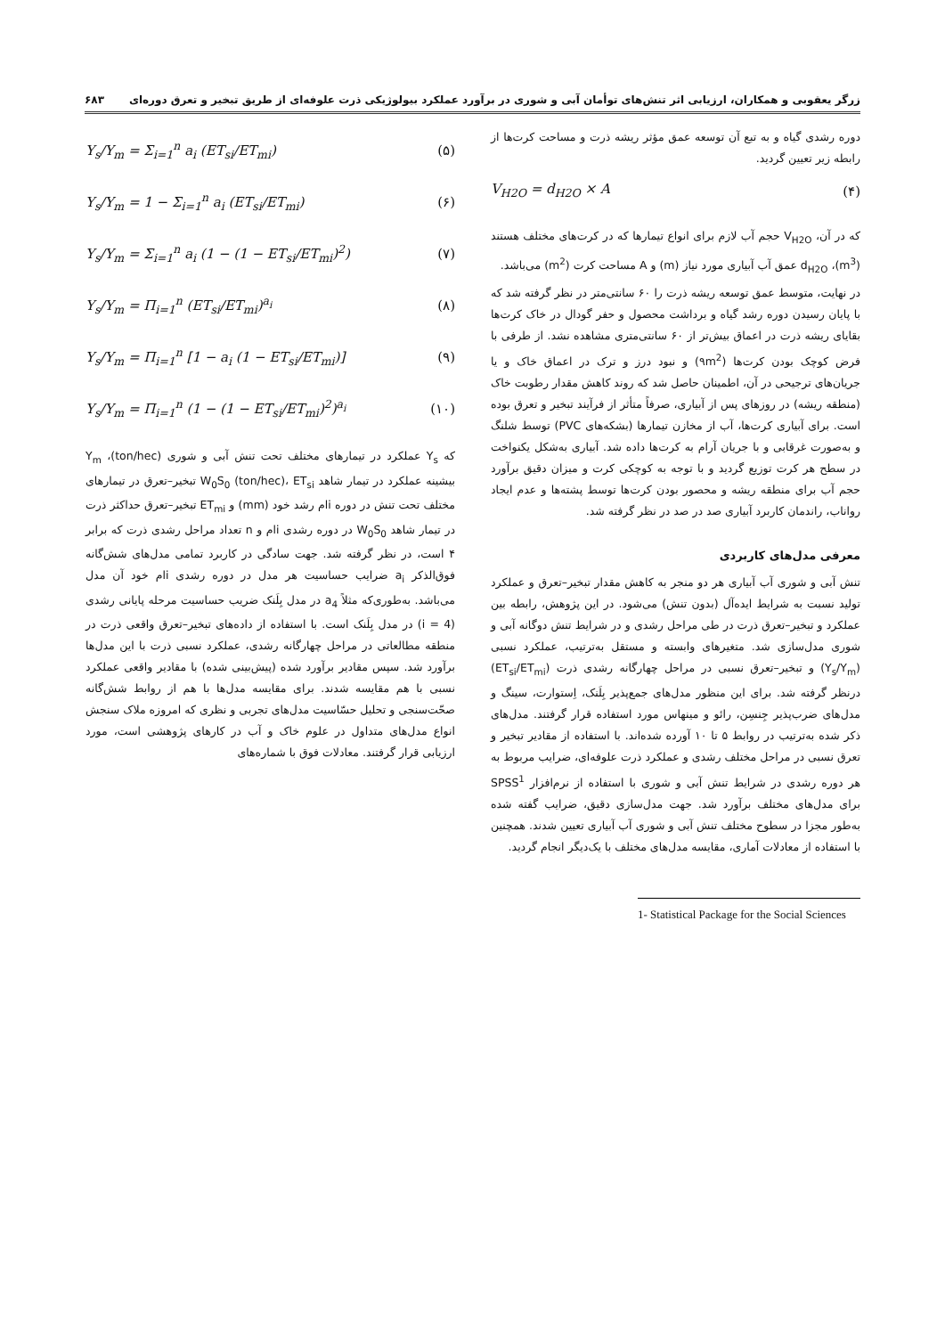زرگر یعقوبی و همکاران، ارزیابی اثر تنش‌های توأمان آبی و شوری در برآورد عملکرد بیولوژیکی ذرت علوفه‌ای از طریق تبخیر و تعرق دوره‌ای ۶۸۳
دوره رشدی گیاه و به تبع آن توسعه عمق مؤثر ریشه ذرت و مساحت کرت‌ها از رابطه زیر تعیین گردید.
V<sub>H2O</sub> = d<sub>H2O</sub> × A (۴)
که در آن، V<sub>H2O</sub> حجم آب لازم برای انواع تیمارها که در کرت‌های مختلف هستند (m<sup>3</sup>)، d<sub>H2O</sub> عمق آب آبیاری مورد نیاز (m) و A مساحت کرت (m<sup>2</sup>) می‌باشد.
در نهایت، متوسط عمق توسعه ریشه ذرت را ۶۰ سانتی‌متر در نظر گرفته شد که با پایان رسیدن دوره رشد گیاه و برداشت محصول و حفر گودال در خاک کرت‌ها بقایای ریشه ذرت در اعماق بیش‌تر از ۶۰ سانتی‌متری مشاهده نشد. از طرفی با فرض کوچک بودن کرت‌ها (۹m<sup>2</sup>) و نبود درز و ترک در اعماق خاک و یا جریان‌های ترجیحی در آن، اطمینان حاصل شد که روند کاهش مقدار رطوبت خاک (منطقه ریشه) در روزهای پس از آبیاری، صرفاً متأثر از فرآیند تبخیر و تعرق بوده است. برای آبیاری کرت‌ها، آب از مخازن تیمارها (بشکه‌های PVC) توسط شلنگ و به‌صورت غرقابی و با جریان آرام به کرت‌ها داده شد. آبیاری به‌شکل یکنواخت در سطح هر کرت توزیع گردید و با توجه به کوچکی کرت و میزان دقیق برآورد حجم آب برای منطقه ریشه و محصور بودن کرت‌ها توسط پشته‌ها و عدم ایجاد رواناب، راندمان کاربرد آبیاری صد در صد در نظر گرفته شد.
معرفی مدل‌های کاربردی
تنش آبی و شوری آب آبیاری هر دو منجر به کاهش مقدار تبخیر–تعرق و عملکرد تولید نسبت به شرایط ایده‌آل (بدون تنش) می‌شود. در این پژوهش، رابطه بین عملکرد و تبخیر–تعرق ذرت در طی مراحل رشدی و در شرایط تنش دوگانه آبی و شوری مدل‌سازی شد. متغیرهای وابسته و مستقل به‌ترتیب، عملکرد نسبی (Y<sub>s</sub>/Y<sub>m</sub>) و تبخیر–تعرق نسبی در مراحل چهارگانه رشدی ذرت (ET<sub>si</sub>/ET<sub>mi</sub>) درنظر گرفته شد. برای این منظور مدل‌های جمع‌پذیر بِلَنک، اِستوارت، سینگ و مدل‌های ضرب‌پذیر جِنسِن، رائو و مینهاس مورد استفاده قرار گرفتند. مدل‌های ذکر شده به‌ترتیب در روابط ۵ تا ۱۰ آورده شده‌اند. با استفاده از مقادیر تبخیر و تعرق نسبی در مراحل مختلف رشدی و عملکرد ذرت علوفه‌ای، ضرایب مربوط به هر دوره رشدی در شرایط تنش آبی و شوری با استفاده از نرم‌افزار SPSS<sup>1</sup> برای مدل‌های مختلف برآورد شد. جهت مدل‌سازی دقیق، ضرایب گفته شده به‌طور مجزا در سطوح مختلف تنش آبی و شوری آب آبیاری تعیین شدند. همچنین با استفاده از معادلات آماری، مقایسه مدل‌های مختلف با یک‌دیگر انجام گردید.
1- Statistical Package for the Social Sciences
Y<sub>s</sub>/Y<sub>m</sub> = Σ<sub>i=1</sub><sup>n</sup> a<sub>i</sub> (ET<sub>si</sub>/ET<sub>mi</sub>) (۵)
Y<sub>s</sub>/Y<sub>m</sub> = 1 − Σ<sub>i=1</sub><sup>n</sup> a<sub>i</sub> (ET<sub>si</sub>/ET<sub>mi</sub>) (۶)
Y<sub>s</sub>/Y<sub>m</sub> = Σ<sub>i=1</sub><sup>n</sup> a<sub>i</sub> (1 − (1 − ET<sub>si</sub>/ET<sub>mi</sub>)<sup>2</sup>) (۷)
Y<sub>s</sub>/Y<sub>m</sub> = Π<sub>i=1</sub><sup>n</sup> (ET<sub>si</sub>/ET<sub>mi</sub>)<sup>a<sub>i</sub></sup> (۸)
Y<sub>s</sub>/Y<sub>m</sub> = Π<sub>i=1</sub><sup>n</sup> [1 − a<sub>i</sub> (1 − ET<sub>si</sub>/ET<sub>mi</sub>)] (۹)
Y<sub>s</sub>/Y<sub>m</sub> = Π<sub>i=1</sub><sup>n</sup> (1 − (1 − ET<sub>si</sub>/ET<sub>mi</sub>)<sup>2</sup>)<sup>a<sub>i</sub></sup> (۱۰)
که Y<sub>s</sub> عملکرد در تیمارهای مختلف تحت تنش آبی و شوری (ton/hec)، Y<sub>m</sub> بیشینه عملکرد در تیمار شاهد W<sub>0</sub>S<sub>0</sub> (ton/hec)، ET<sub>si</sub> تبخیر–تعرق در تیمارهای مختلف تحت تنش در دوره iام رشد خود (mm) و ET<sub>mi</sub> تبخیر–تعرق حداکثر ذرت در تیمار شاهد W<sub>0</sub>S<sub>0</sub> در دوره رشدی iام و n تعداد مراحل رشدی ذرت که برابر ۴ است، در نظر گرفته شد. جهت سادگی در کاربرد تمامی مدل‌های شش‌گانه فوق‌الذکر a<sub>i</sub> ضرایب حساسیت هر مدل در دوره رشدی iام خود آن مدل می‌باشد. به‌طوری‌که مثلاً a<sub>4</sub> در مدل بِلَنک ضریب حساسیت مرحله پایانی رشدی (i = 4) در مدل بِلَنک است. با استفاده از داده‌های تبخیر–تعرق واقعی ذرت در منطقه مطالعاتی در مراحل چهارگانه رشدی، عملکرد نسبی ذرت با این مدل‌ها برآورد شد. سپس مقادیر برآورد شده (پیش‌بینی شده) با مقادیر واقعی عملکرد نسبی با هم مقایسه شدند. برای مقایسه مدل‌ها با هم از روابط شش‌گانه صحّت‌سنجی و تحلیل حسّاسیت مدل‌های تجربی و نظری که امروزه ملاک سنجش انواع مدل‌های متداول در علوم خاک و آب در کارهای پژوهشی است، مورد ارزیابی قرار گرفتند. معادلات فوق با شماره‌های